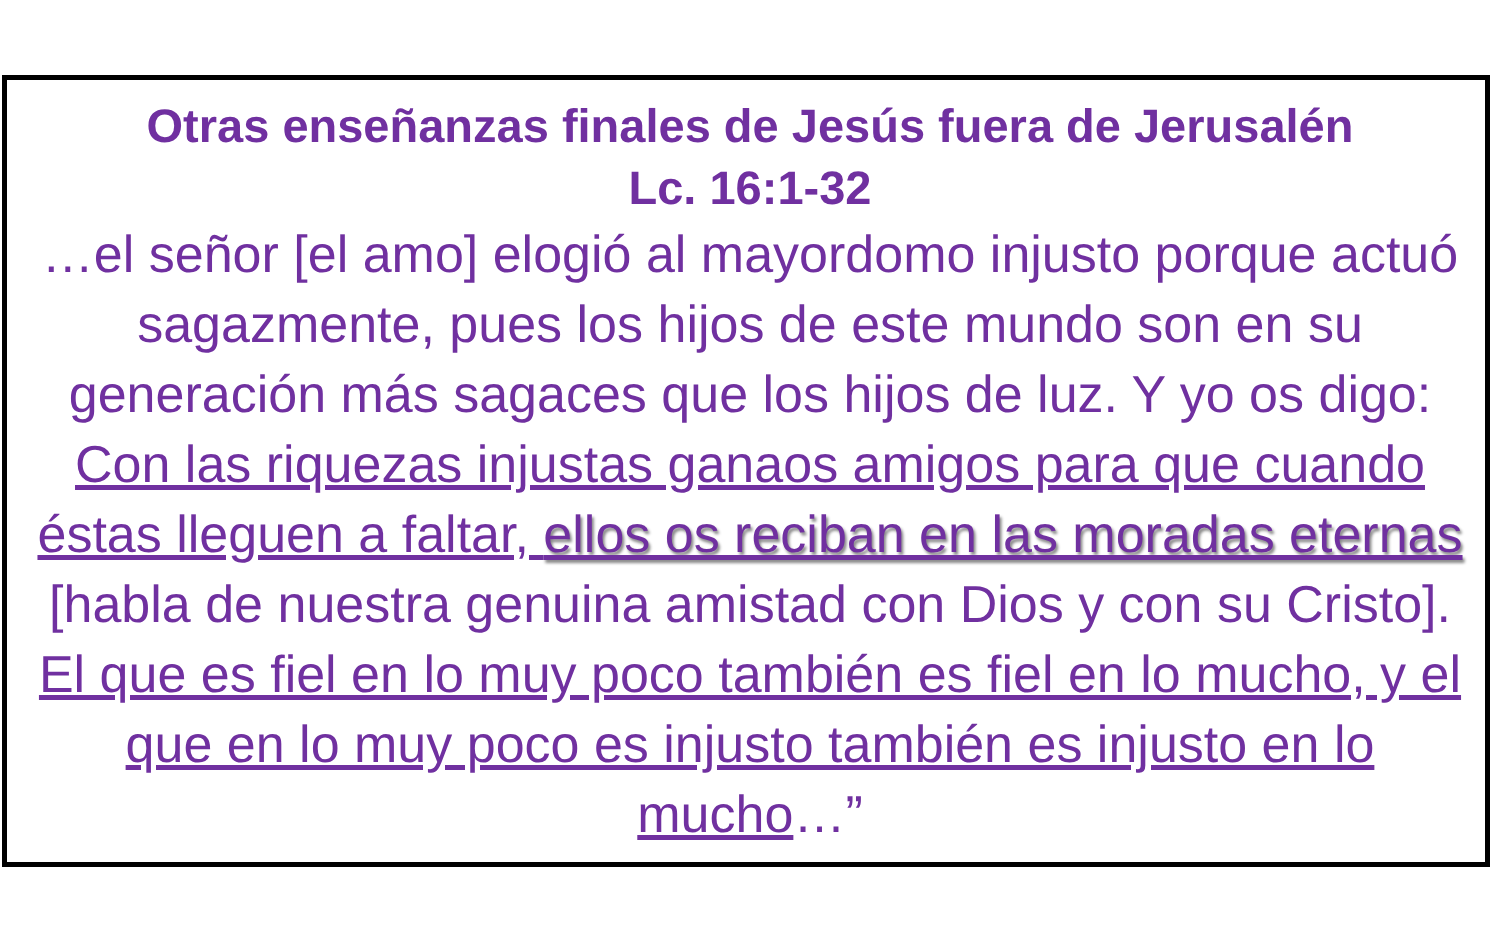Otras enseñanzas finales de Jesús fuera de Jerusalén
Lc. 16:1-32
…el señor [el amo] elogió al mayordomo injusto porque actuó sagazmente, pues los hijos de este mundo son en su generación más sagaces que los hijos de luz. Y yo os digo: Con las riquezas injustas ganaos amigos para que cuando éstas lleguen a faltar, ellos os reciban en las moradas eternas [habla de nuestra genuina amistad con Dios y con su Cristo]. El que es fiel en lo muy poco también es fiel en lo mucho, y el que en lo muy poco es injusto también es injusto en lo mucho…”